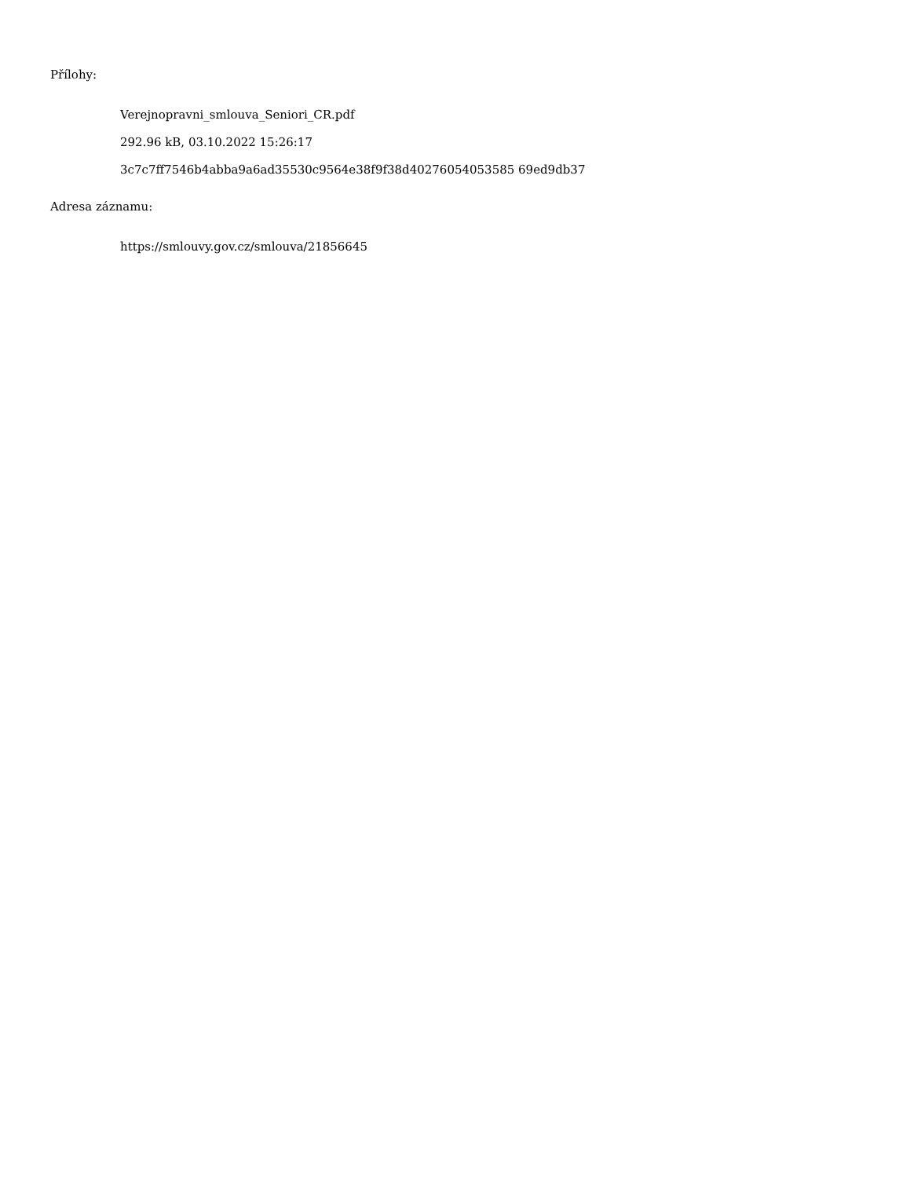Přílohy:
Verejnopravni_smlouva_Seniori_CR.pdf
292.96 kB, 03.10.2022 15:26:17
3c7c7ff7546b4abba9a6ad35530c9564e38f9f38d40276054053585 69ed9db37
Adresa záznamu:
https://smlouvy.gov.cz/smlouva/21856645